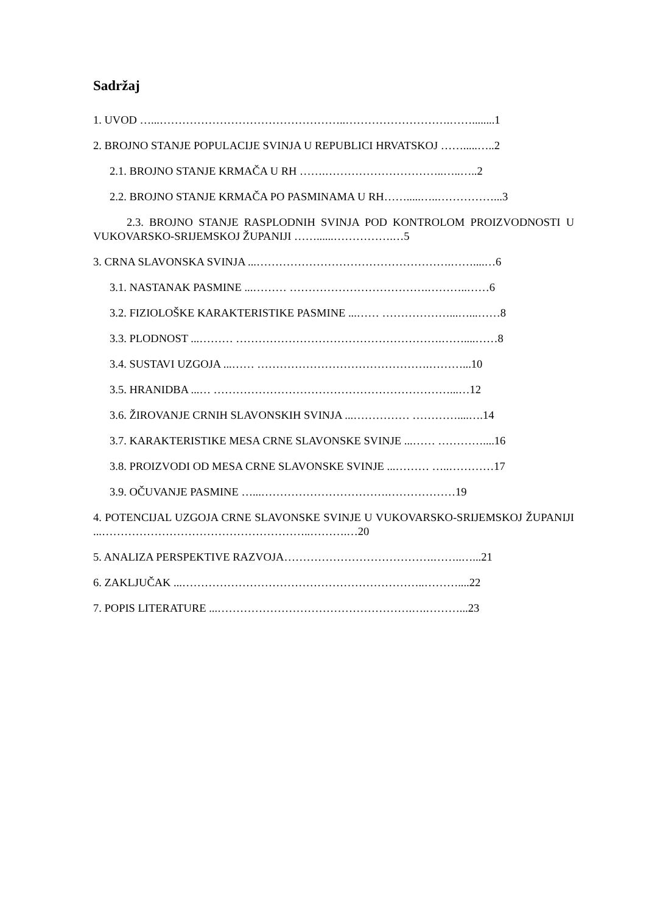Sadržaj
1. UVOD …...…………………………………………..……………………….……........1
2. BROJNO STANJE POPULACIJE SVINJA U REPUBLICI HRVATSKOJ …….....…..2
2.1. BROJNO STANJE KRMAČA U RH …….…………………………..…..…..2
2.2. BROJNO STANJE KRMAČA PO PASMINAMA U RH…….....…..……………...3
2.3. BROJNO STANJE RASPLODNIH SVINJA POD KONTROLOM PROIZVODNOSTI U VUKOVARSKO-SRIJEMSKOJ ŽUPANIJI ……......…………….…5
3. CRNA SLAVONSKA SVINJA ...…………………………………………….……....…6
3.1. NASTANAK PASMINE ...……… ……………………………….………..……6
3.2. FIZIOLOŠKE KARAKTERISTIKE PASMINE ...…… ………………...…...……8
3.3. PLODNOST ...……… ……………………………………………….……....……8
3.4. SUSTAVI UZGOJA ...…… ……………………………………….………...10
3.5. HRANIDBA ...… ………………………………………………………...…12
3.6. ŽIROVANJE CRNIH SLAVONSKIH SVINJA ...…………… …………....….14
3.7. KARAKTERISTIKE MESA CRNE SLAVONSKE SVINJE ...…… …………....16
3.8. PROIZVODI OD MESA CRNE SLAVONSKE SVINJE ...……… …..…………17
3.9. OČUVANJE PASMINE …...…………………………….………………19
4. POTENCIJAL UZGOJA CRNE SLAVONSKE SVINJE U VUKOVARSKO-SRIJEMSKOJ ŽUPANIJI ...………………………………………………..……….…20
5. ANALIZA PERSPEKTIVE RAZVOJA………………………………….……..…...21
6. ZAKLJUČAK ...………………………………………………………..………....22
7. POPIS LITERATURE ...…………………………………………….….………...23